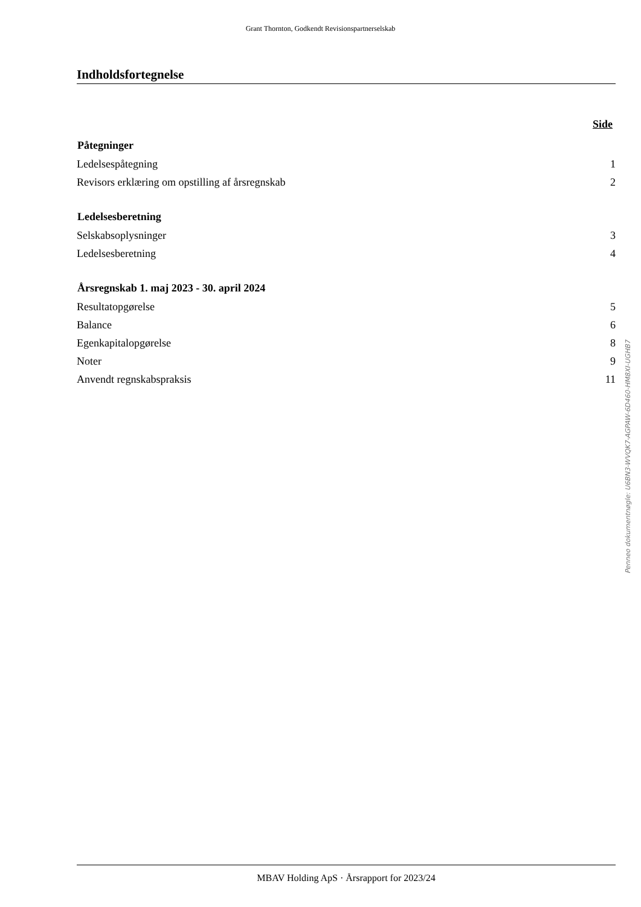Grant Thornton, Godkendt Revisionspartnerselskab
Indholdsfortegnelse
Side
| Påtegninger | |
| --- | --- |
| Ledelsespåtegning | 1 |
| Revisors erklæring om opstilling af årsregnskab | 2 |
| Ledelsesberetning | |
| Selskabsoplysninger | 3 |
| Ledelsesberetning | 4 |
| Årsregnskab 1. maj 2023 - 30. april 2024 | |
| Resultatopgørelse | 5 |
| Balance | 6 |
| Egenkapitalopgørelse | 8 |
| Noter | 9 |
| Anvendt regnskabspraksis | 11 |
Penneo dokumentnøgle: U6BN3-WVQK7-AGPAW-6D460-HM8XI-UGHB7
MBAV Holding ApS · Årsrapport for 2023/24